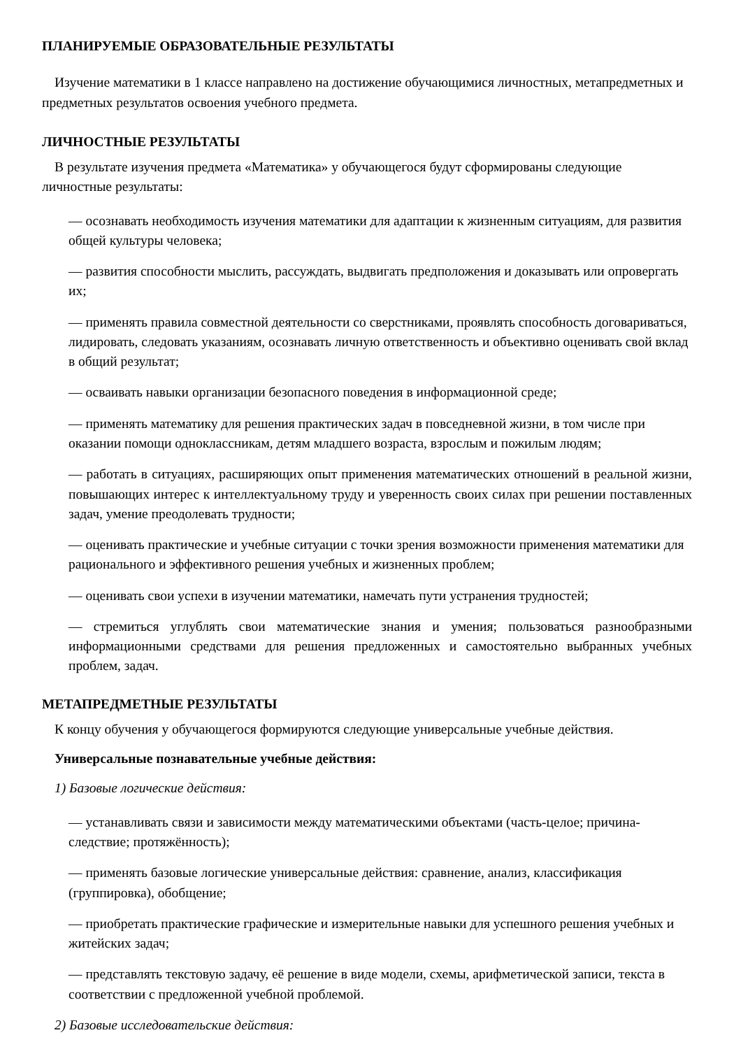ПЛАНИРУЕМЫЕ ОБРАЗОВАТЕЛЬНЫЕ РЕЗУЛЬТАТЫ
Изучение математики в 1 классе направлено на достижение обучающимися личностных, метапредметных и предметных результатов освоения учебного предмета.
ЛИЧНОСТНЫЕ РЕЗУЛЬТАТЫ
В результате изучения предмета «Математика» у обучающегося будут сформированы следующие личностные результаты:
— осознавать необходимость изучения математики для адаптации к жизненным ситуациям, для развития общей культуры человека;
— развития способности мыслить, рассуждать, выдвигать предположения и доказывать или опровергать их;
— применять правила совместной деятельности со сверстниками, проявлять способность договариваться, лидировать, следовать указаниям, осознавать личную ответственность и объективно оценивать свой вклад в общий результат;
— осваивать навыки организации безопасного поведения в информационной среде;
— применять математику для решения практических задач в повседневной жизни, в том числе при оказании помощи одноклассникам, детям младшего возраста, взрослым и пожилым людям;
— работать в ситуациях, расширяющих опыт применения математических отношений в реальной жизни, повышающих интерес к интеллектуальному труду и уверенность своих силах при решении поставленных задач, умение преодолевать трудности;
— оценивать практические и учебные ситуации с точки зрения возможности применения математики для рационального и эффективного решения учебных и жизненных проблем;
— оценивать свои успехи в изучении математики, намечать пути устранения трудностей;
— стремиться углублять свои математические знания и умения; пользоваться разнообразными информационными средствами для решения предложенных и самостоятельно выбранных учебных проблем, задач.
МЕТАПРЕДМЕТНЫЕ РЕЗУЛЬТАТЫ
К концу обучения у обучающегося формируются следующие универсальные учебные действия.
Универсальные познавательные учебные действия:
1) Базовые логические действия:
— устанавливать связи и зависимости между математическими объектами (часть-целое; причина-следствие; протяжённость);
— применять базовые логические универсальные действия: сравнение, анализ, классификация (группировка), обобщение;
— приобретать практические графические и измерительные навыки для успешного решения учебных и житейских задач;
— представлять текстовую задачу, её решение в виде модели, схемы, арифметической записи, текста в соответствии с предложенной учебной проблемой.
2) Базовые исследовательские действия: